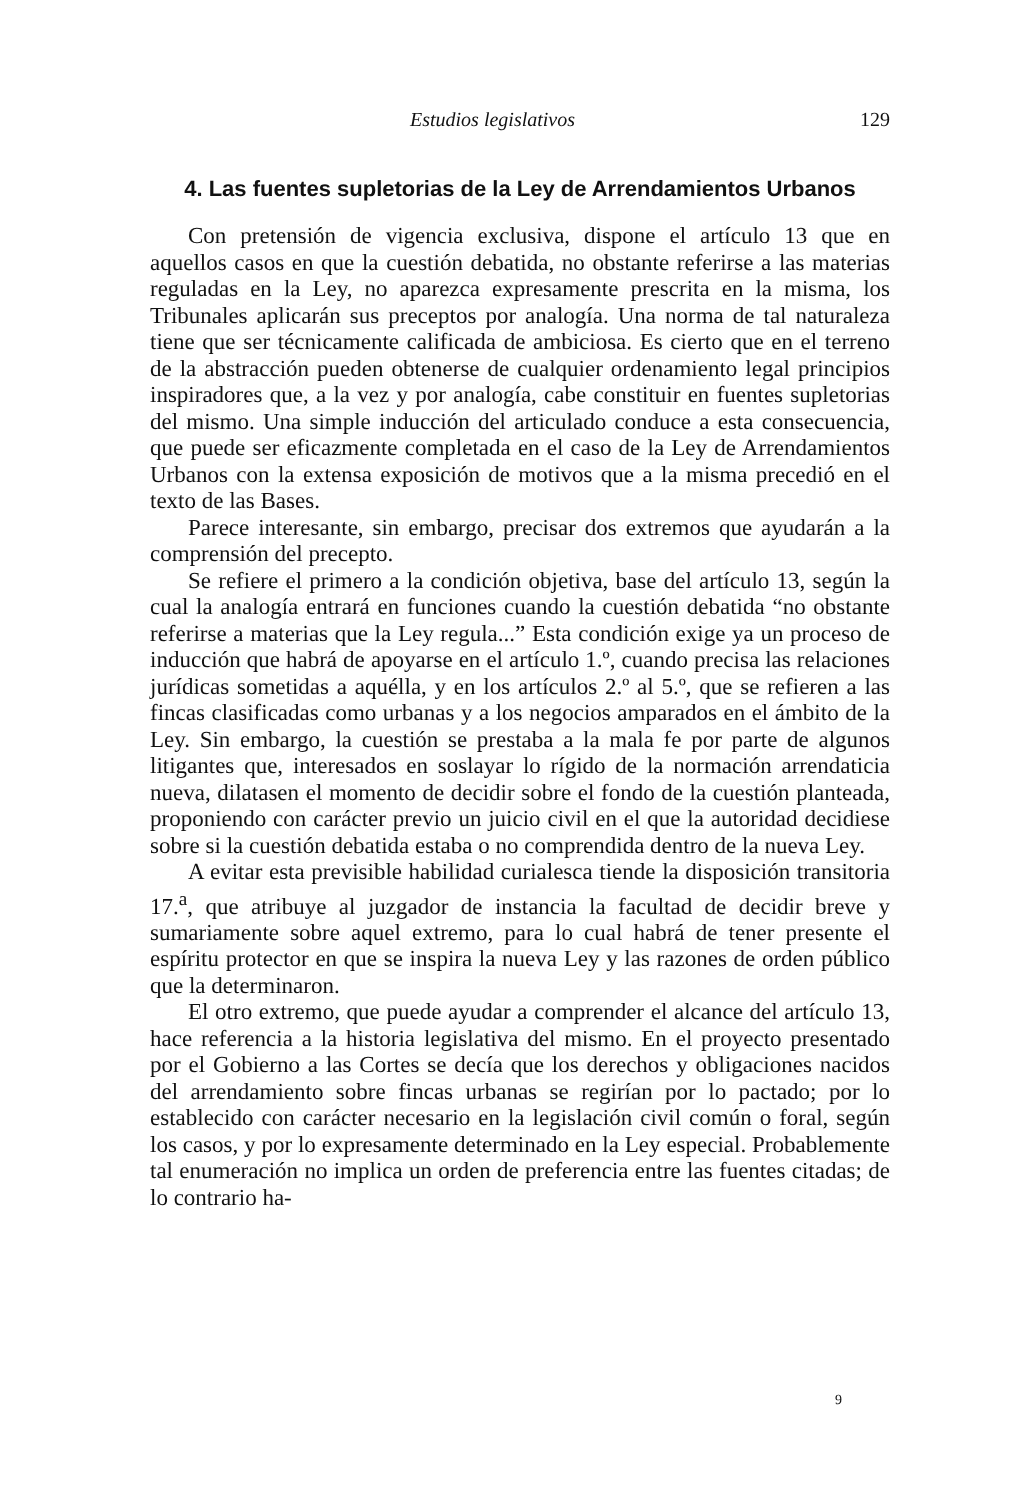Estudios legislativos 129
4. Las fuentes supletorias de la Ley de Arrendamientos Urbanos
Con pretensión de vigencia exclusiva, dispone el artículo 13 que en aquellos casos en que la cuestión debatida, no obstante referirse a las materias reguladas en la Ley, no aparezca expresamente prescrita en la misma, los Tribunales aplicarán sus preceptos por analogía. Una norma de tal naturaleza tiene que ser técnicamente calificada de ambiciosa. Es cierto que en el terreno de la abstracción pueden obtenerse de cualquier ordenamiento legal principios inspiradores que, a la vez y por analogía, cabe constituir en fuentes supletorias del mismo. Una simple inducción del articulado conduce a esta consecuencia, que puede ser eficazmente completada en el caso de la Ley de Arrendamientos Urbanos con la extensa exposición de motivos que a la misma precedió en el texto de las Bases.
Parece interesante, sin embargo, precisar dos extremos que ayudarán a la comprensión del precepto.
Se refiere el primero a la condición objetiva, base del artículo 13, según la cual la analogía entrará en funciones cuando la cuestión debatida “no obstante referirse a materias que la Ley regula...” Esta condición exige ya un proceso de inducción que habrá de apoyarse en el artículo 1.º, cuando precisa las relaciones jurídicas sometidas a aquélla, y en los artículos 2.º al 5.º, que se refieren a las fincas clasificadas como urbanas y a los negocios amparados en el ámbito de la Ley. Sin embargo, la cuestión se prestaba a la mala fe por parte de algunos litigantes que, interesados en soslayar lo rígido de la normación arrendaticia nueva, dilatasen el momento de decidir sobre el fondo de la cuestión planteada, proponiendo con carácter previo un juicio civil en el que la autoridad decidiese sobre si la cuestión debatida estaba o no comprendida dentro de la nueva Ley.
A evitar esta previsible habilidad curialesca tiende la disposición transitoria 17.<sup>a</sup>, que atribuye al juzgador de instancia la facultad de decidir breve y sumariamente sobre aquel extremo, para lo cual habrá de tener presente el espíritu protector en que se inspira la nueva Ley y las razones de orden público que la determinaron.
El otro extremo, que puede ayudar a comprender el alcance del artículo 13, hace referencia a la historia legislativa del mismo. En el proyecto presentado por el Gobierno a las Cortes se decía que los derechos y obligaciones nacidos del arrendamiento sobre fincas urbanas se regirían por lo pactado; por lo establecido con carácter necesario en la legislación civil común o foral, según los casos, y por lo expresamente determinado en la Ley especial. Probablemente tal enumeración no implica un orden de preferencia entre las fuentes citadas; de lo contrario ha-
9